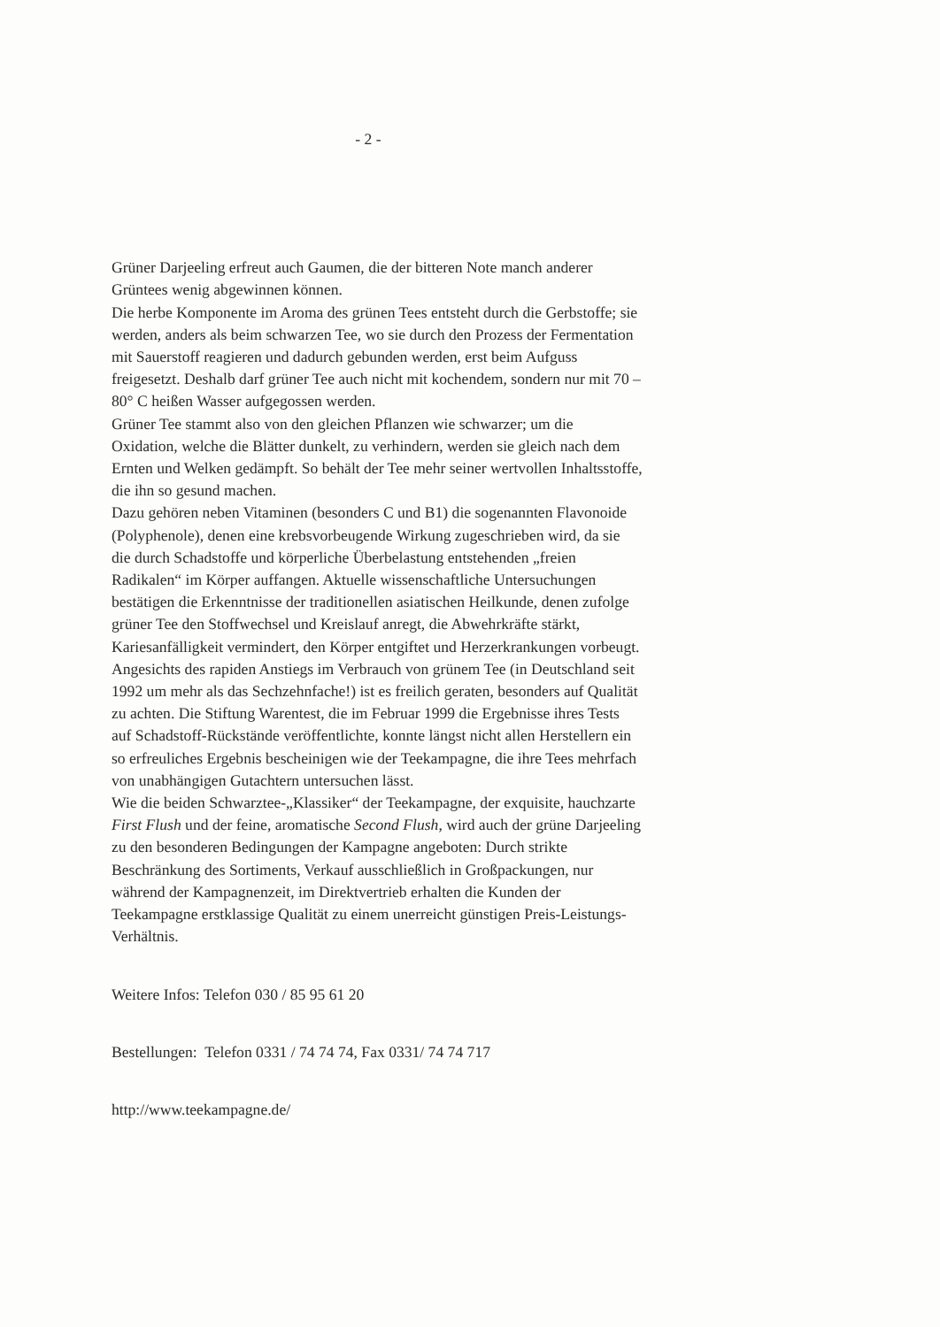- 2 -
Grüner Darjeeling erfreut auch Gaumen, die der bitteren Note manch anderer Grüntees wenig abgewinnen können.
Die herbe Komponente im Aroma des grünen Tees entsteht durch die Gerbstoffe; sie werden, anders als beim schwarzen Tee, wo sie durch den Prozess der Fermentation mit Sauerstoff reagieren und dadurch gebunden werden, erst beim Aufguss freigesetzt. Deshalb darf grüner Tee auch nicht mit kochendem, sondern nur mit 70 – 80° C heißen Wasser aufgegossen werden.
Grüner Tee stammt also von den gleichen Pflanzen wie schwarzer; um die Oxidation, welche die Blätter dunkelt, zu verhindern, werden sie gleich nach dem Ernten und Welken gedämpft. So behält der Tee mehr seiner wertvollen Inhaltsstoffe, die ihn so gesund machen.
Dazu gehören neben Vitaminen (besonders C und B1) die sogenannten Flavonoide (Polyphenole), denen eine krebsvorbeugende Wirkung zugeschrieben wird, da sie die durch Schadstoffe und körperliche Überbelastung entstehenden „freien Radikalen“ im Körper auffangen. Aktuelle wissenschaftliche Untersuchungen bestätigen die Erkenntnisse der traditionellen asiatischen Heilkunde, denen zufolge grüner Tee den Stoffwechsel und Kreislauf anregt, die Abwehrkräfte stärkt, Kariesanfälligkeit vermindert, den Körper entgiftet und Herzerkrankungen vorbeugt.
Angesichts des rapiden Anstiegs im Verbrauch von grünem Tee (in Deutschland seit 1992 um mehr als das Sechzehnfache!) ist es freilich geraten, besonders auf Qualität zu achten. Die Stiftung Warentest, die im Februar 1999 die Ergebnisse ihres Tests auf Schadstoff-Rückstände veröffentlichte, konnte längst nicht allen Herstellern ein so erfreuliches Ergebnis bescheinigen wie der Teekampagne, die ihre Tees mehrfach von unabhängigen Gutachtern untersuchen lässt.
Wie die beiden Schwarztee-„Klassiker“ der Teekampagne, der exquisite, hauchzarte First Flush und der feine, aromatische Second Flush, wird auch der grüne Darjeeling zu den besonderen Bedingungen der Kampagne angeboten: Durch strikte Beschränkung des Sortiments, Verkauf ausschließlich in Großpackungen, nur während der Kampagnenzeit, im Direktvertrieb erhalten die Kunden der Teekampagne erstklassige Qualität zu einem unerreicht günstigen Preis-Leistungs-Verhältnis.
Weitere Infos: Telefon 030 / 85 95 61 20
Bestellungen: Telefon 0331 / 74 74 74, Fax 0331/ 74 74 717
http://www.teekampagne.de/